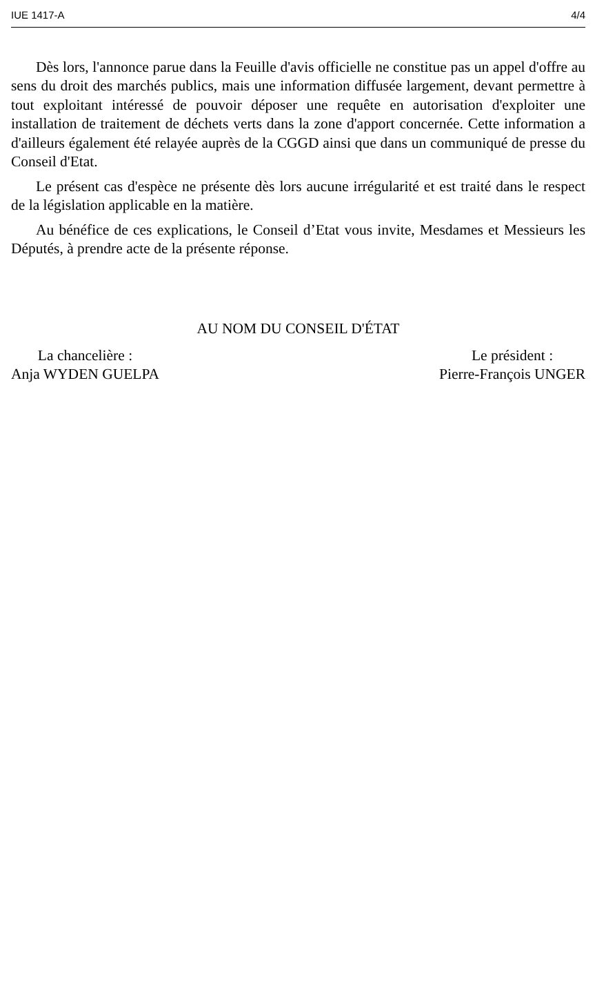IUE 1417-A 4/4
Dès lors, l'annonce parue dans la Feuille d'avis officielle ne constitue pas un appel d'offre au sens du droit des marchés publics, mais une information diffusée largement, devant permettre à tout exploitant intéressé de pouvoir déposer une requête en autorisation d'exploiter une installation de traitement de déchets verts dans la zone d'apport concernée. Cette information a d'ailleurs également été relayée auprès de la CGGD ainsi que dans un communiqué de presse du Conseil d'Etat.
Le présent cas d'espèce ne présente dès lors aucune irrégularité et est traité dans le respect de la législation applicable en la matière.
Au bénéfice de ces explications, le Conseil d’Etat vous invite, Mesdames et Messieurs les Députés, à prendre acte de la présente réponse.
AU NOM DU CONSEIL D'ÉTAT
La chancelière :
Anja WYDEN GUELPA
Le président :
Pierre-François UNGER